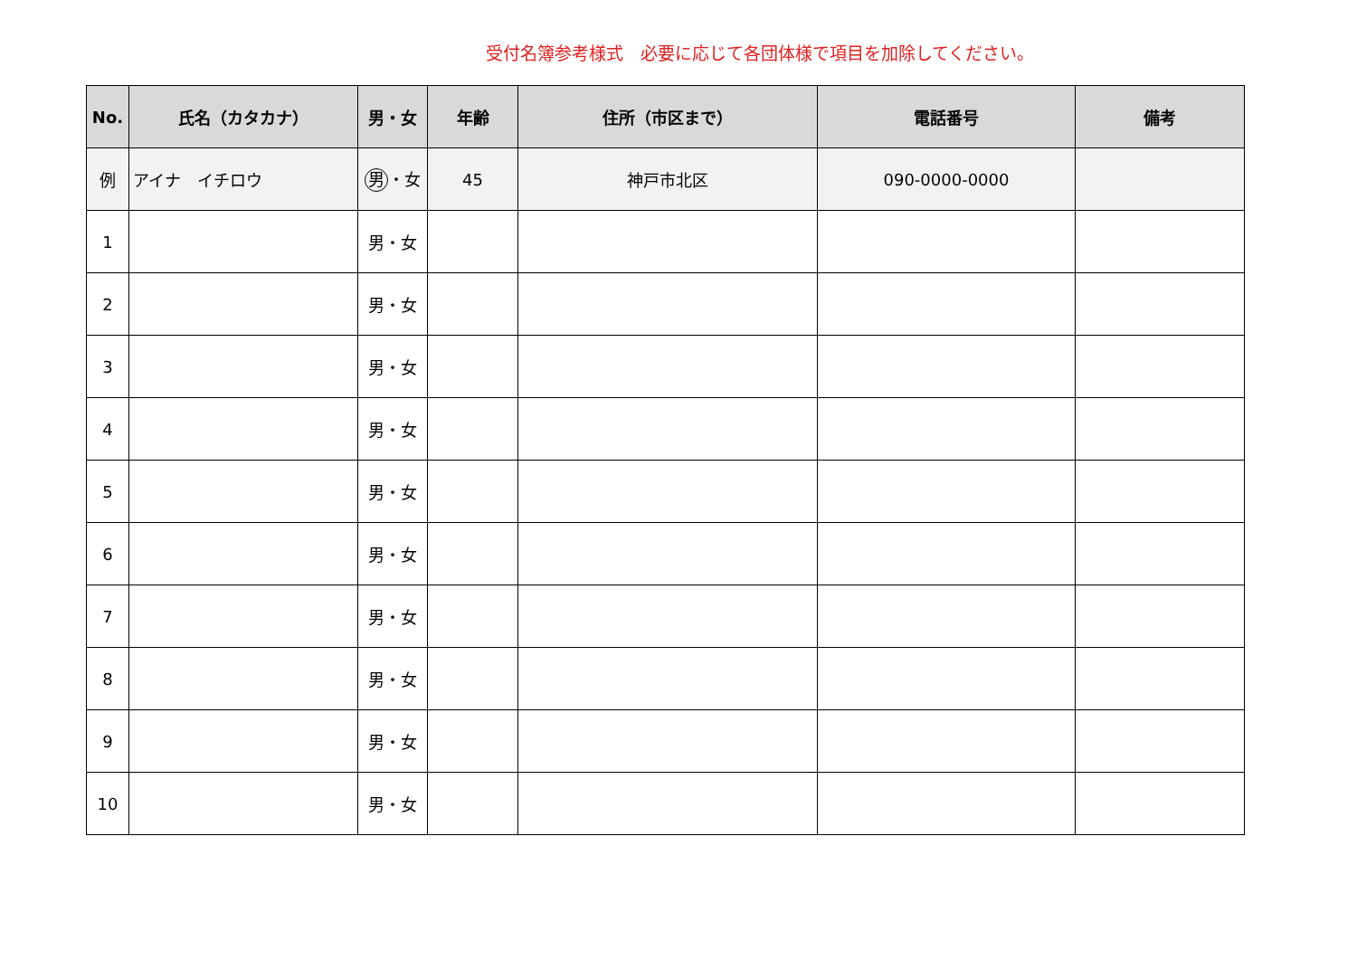受付名簿参考様式　必要に応じて各団体様で項目を加除してください。
| No. | 氏名（カタカナ） | 男・女 | 年齢 | 住所（市区まで） | 電話番号 | 備考 |
| --- | --- | --- | --- | --- | --- | --- |
| 例 | アイナ イチロウ | 男 ・女 | 45 | 神戸市北区 | 090-0000-0000 | |
| 1 | | 男・女 | | | | |
| 2 | | 男・女 | | | | |
| 3 | | 男・女 | | | | |
| 4 | | 男・女 | | | | |
| 5 | | 男・女 | | | | |
| 6 | | 男・女 | | | | |
| 7 | | 男・女 | | | | |
| 8 | | 男・女 | | | | |
| 9 | | 男・女 | | | | |
| 10 | | 男・女 | | | | |